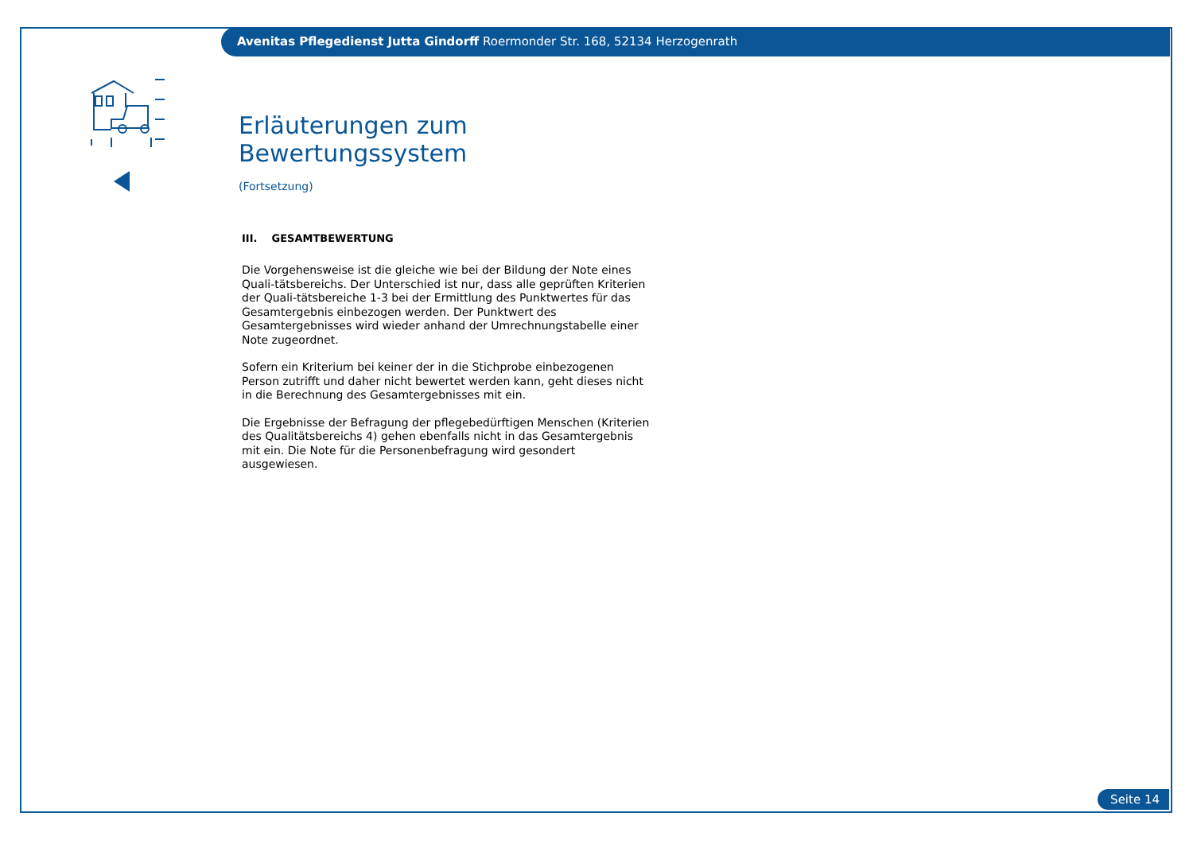Avenitas Pflegedienst Jutta Gindorff Roermonder Str. 168, 52134 Herzogenrath
Erläuterungen zum Bewertungssystem
(Fortsetzung)
III. GESAMTBEWERTUNG
Die Vorgehensweise ist die gleiche wie bei der Bildung der Note eines Quali-tätsbereichs. Der Unterschied ist nur, dass alle geprüften Kriterien der Quali-tätsbereiche 1-3 bei der Ermittlung des Punktwertes für das Gesamtergebnis einbezogen werden. Der Punktwert des Gesamtergebnisses wird wieder anhand der Umrechnungstabelle einer Note zugeordnet.
Sofern ein Kriterium bei keiner der in die Stichprobe einbezogenen Person zutrifft und daher nicht bewertet werden kann, geht dieses nicht in die Berechnung des Gesamtergebnisses mit ein.
Die Ergebnisse der Befragung der pflegebedürftigen Menschen (Kriterien des Qualitätsbereichs 4) gehen ebenfalls nicht in das Gesamtergebnis mit ein. Die Note für die Personenbefragung wird gesondert ausgewiesen.
Seite 14